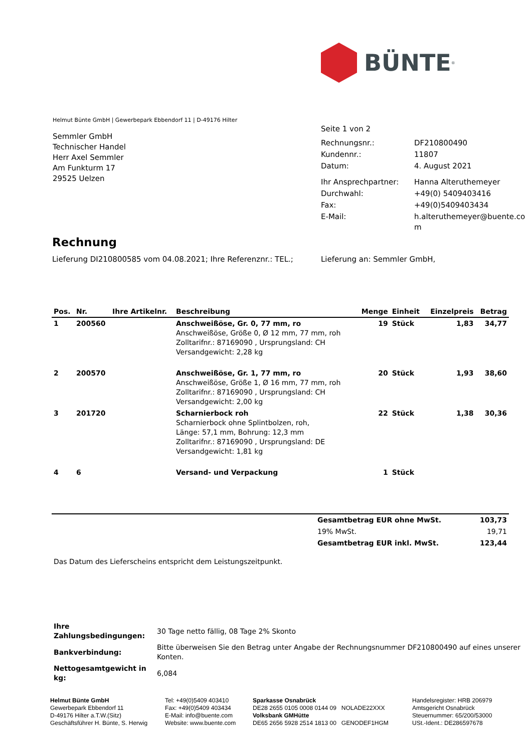BÜNTE<sup>®</sup>
Helmut Bünte GmbH | Gewerbepark Ebbendorf 11 | D-49176 Hilter
Semmler GmbH
Technischer Handel
Herr Axel Semmler
Am Funkturm 17
29525 Uelzen
Seite 1 von 2
| Rechnungsnr.: | DF210800490 |
| Kundennr.: | 11807 |
| Datum: | 4. August 2021 |
| Ihr Ansprechpartner: | Hanna Alteruthemeyer |
| Durchwahl: | +49(0) 5409403416 |
| Fax: | +49(0)5409403434 |
| E-Mail: | h.alteruthemeyer@buente.co m |
Rechnung
Lieferung DI210800585 vom 04.08.2021; Ihre Referenznr.: TEL.;
Lieferung an: Semmler GmbH,
| Pos. | Nr. | Ihre Artikelnr. | Beschreibung | Menge | Einheit | Einzelpreis | Betrag |
| --- | --- | --- | --- | --- | --- | --- | --- |
| 1 | 200560 | | Anschweißöse, Gr. 0, 77 mm, ro Anschweißöse, Größe 0, Ø 12 mm, 77 mm, roh Zolltarifnr.: 87169090 , Ursprungsland: CH Versandgewicht: 2,28 kg | 19 | Stück | 1,83 | 34,77 |
| 2 | 200570 | | Anschweißöse, Gr. 1, 77 mm, ro Anschweißöse, Größe 1, Ø 16 mm, 77 mm, roh Zolltarifnr.: 87169090 , Ursprungsland: CH Versandgewicht: 2,00 kg | 20 | Stück | 1,93 | 38,60 |
| 3 | 201720 | | Scharnierbock roh Scharnierbock ohne Splintbolzen, roh, Länge: 57,1 mm, Bohrung: 12,3 mm Zolltarifnr.: 87169090 , Ursprungsland: DE Versandgewicht: 1,81 kg | 22 | Stück | 1,38 | 30,36 |
| 4 | 6 | | Versand- und Verpackung | 1 | Stück | | |
| Gesamtbetrag EUR ohne MwSt. | 103,73 |
| 19% MwSt. | 19,71 |
| Gesamtbetrag EUR inkl. MwSt. | 123,44 |
Das Datum des Lieferscheins entspricht dem Leistungszeitpunkt.
| Ihre Zahlungsbedingungen: | 30 Tage netto fällig, 08 Tage 2% Skonto |
| Bankverbindung: | Bitte überweisen Sie den Betrag unter Angabe der Rechnungsnummer DF210800490 auf eines unserer Konten. |
| Nettogesamtgewicht in kg: | 6,084 |
Helmut Bünte GmbH
Gewerbepark Ebbendorf 11
D-49176 Hilter a.T.W.(Sitz)
Geschäftsführer H. Bünte, S. Herwig
Tel: +49(0)5409 403410
Fax: +49(0)5409 403434
E-Mail: info@buente.com
Website: www.buente.com
Sparkasse Osnabrück
DE28 2655 0105 0008 0144 09 NOLADE22XXX
Volksbank GMHütte
DE65 2656 5928 2514 1813 00 GENODEF1HGM
Handelsregister: HRB 206979
Amtsgericht Osnabrück
Steuernummer: 65/200/53000
USt.-Ident.: DE286597678